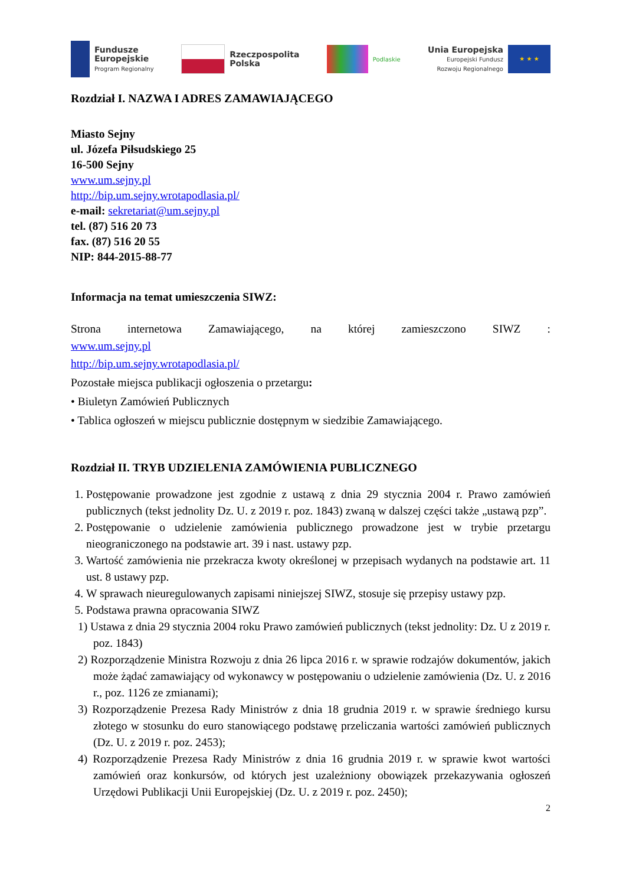Fundusze
Europejskie
Program Regionalny
Rzeczpospolita
Polska
Podlaskie
Unia Europejska
Europejski Fundusz
Rozwoju Regionalnego
★ ★ ★
Rozdział I. NAZWA I ADRES ZAMAWIAJĄCEGO
Miasto Sejny
ul. Józefa Piłsudskiego 25
16-500 Sejny
www.um.sejny.pl
http://bip.um.sejny.wrotapodlasia.pl/
e-mail: sekretariat@um.sejny.pl
tel. (87) 516 20 73
fax. (87) 516 20 55
NIP: 844-2015-88-77
Informacja na temat umieszczenia SIWZ:
Strona internetowa Zamawiającego, na której zamieszczono SIWZ :
www.um.sejny.pl
http://bip.um.sejny.wrotapodlasia.pl/
Pozostałe miejsca publikacji ogłoszenia o przetargu:
• Biuletyn Zamówień Publicznych
• Tablica ogłoszeń w miejscu publicznie dostępnym w siedzibie Zamawiającego.
Rozdział II. TRYB UDZIELENIA ZAMÓWIENIA PUBLICZNEGO
1. Postępowanie prowadzone jest zgodnie z ustawą z dnia 29 stycznia 2004 r. Prawo zamówień publicznych (tekst jednolity Dz. U. z 2019 r. poz. 1843) zwaną w dalszej części także „ustawą pzp”.
2. Postępowanie o udzielenie zamówienia publicznego prowadzone jest w trybie przetargu nieograniczonego na podstawie art. 39 i nast. ustawy pzp.
3. Wartość zamówienia nie przekracza kwoty określonej w przepisach wydanych na podstawie art. 11 ust. 8 ustawy pzp.
4. W sprawach nieuregulowanych zapisami niniejszej SIWZ, stosuje się przepisy ustawy pzp.
5. Podstawa prawna opracowania SIWZ
1) Ustawa z dnia 29 stycznia 2004 roku Prawo zamówień publicznych (tekst jednolity: Dz. U z 2019 r. poz. 1843)
2) Rozporządzenie Ministra Rozwoju z dnia 26 lipca 2016 r. w sprawie rodzajów dokumentów, jakich może żądać zamawiający od wykonawcy w postępowaniu o udzielenie zamówienia (Dz. U. z 2016 r., poz. 1126 ze zmianami);
3) Rozporządzenie Prezesa Rady Ministrów z dnia 18 grudnia 2019 r. w sprawie średniego kursu złotego w stosunku do euro stanowiącego podstawę przeliczania wartości zamówień publicznych (Dz. U. z 2019 r. poz. 2453);
4) Rozporządzenie Prezesa Rady Ministrów z dnia 16 grudnia 2019 r. w sprawie kwot wartości zamówień oraz konkursów, od których jest uzależniony obowiązek przekazywania ogłoszeń Urzędowi Publikacji Unii Europejskiej (Dz. U. z 2019 r. poz. 2450);
2